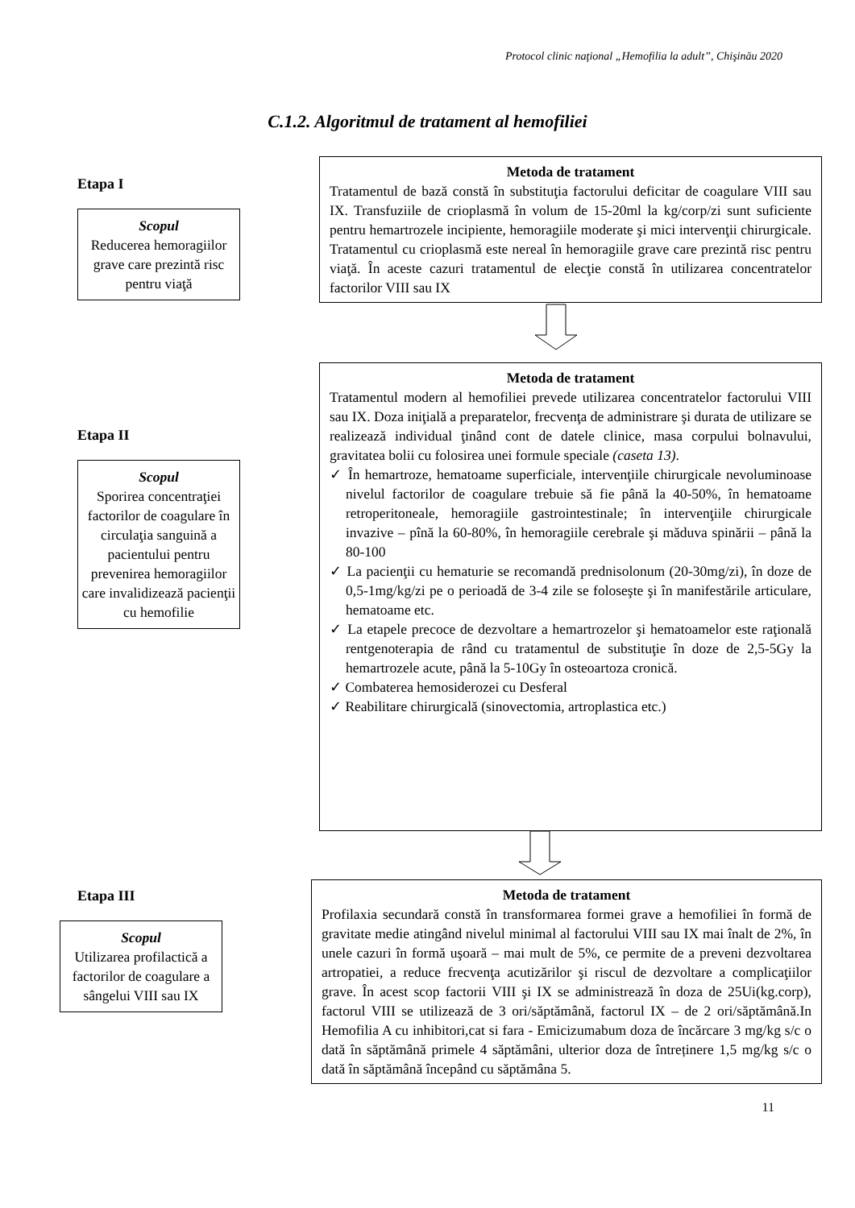Protocol clinic naţional „Hemofilia la adult”, Chişinău 2020
C.1.2. Algoritmul de tratament al hemofiliei
Etapa I
Scopul
Reducerea hemoragiilor grave care prezintă risc pentru viaţă
Metoda de tratament
Tratamentul de bază constă în substituţia factorului deficitar de coagulare VIII sau IX. Transfuziile de crioplasmă în volum de 15-20ml la kg/corp/zi sunt suficiente pentru hemartrozele incipiente, hemoragiile moderate şi mici intervenţii chirurgicale. Tratamentul cu crioplasmă este nereal în hemoragiile grave care prezintă risc pentru viaţă. În aceste cazuri tratamentul de elecţie constă în utilizarea concentratelor factorilor VIII sau IX
Etapa II
Scopul
Sporirea concentraţiei factorilor de coagulare în circulaţia sanguină a pacientului pentru prevenirea hemoragiilor care invalidizează pacienţii cu hemofilie
Metoda de tratament
Tratamentul modern al hemofiliei prevede utilizarea concentratelor factorului VIII sau IX. Doza iniţială a preparatelor, frecvenţa de administrare şi durata de utilizare se realizează individual ţinând cont de datele clinice, masa corpului bolnavului, gravitatea bolii cu folosirea unei formule speciale (caseta 13).
✓ În hemartroze, hematoame superficiale, intervenţiile chirurgicale nevoluminoase nivelul factorilor de coagulare trebuie să fie până la 40-50%, în hematoame retroperitoneale, hemoragiile gastrointestinale; în intervenţiile chirurgicale invazive – pînă la 60-80%, în hemoragiile cerebrale şi măduva spinării – până la 80-100
✓ La pacienţii cu hematurie se recomandă prednisolonum (20-30mg/zi), în doze de 0,5-1mg/kg/zi pe o perioadă de 3-4 zile se foloseşte şi în manifestările articulare, hematoame etc.
✓ La etapele precoce de dezvoltare a hemartrozelor şi hematoamelor este raţională rentgenoterapia de rând cu tratamentul de substituţie în doze de 2,5-5Gy la hemartrozele acute, până la 5-10Gy în osteoartoza cronică.
✓ Combaterea hemosiderozei cu Desferal
✓ Reabilitare chirurgicală (sinovectomia, artroplastica etc.)
Etapa III
Scopul
Utilizarea profilactică a factorilor de coagulare a sângelui VIII sau IX
Metoda de tratament
Profilaxia secundară constă în transformarea formei grave a hemofiliei în formă de gravitate medie atingând nivelul minimal al factorului VIII sau IX mai înalt de 2%, în unele cazuri în formă uşoară – mai mult de 5%, ce permite de a preveni dezvoltarea artropatiei, a reduce frecvenţa acutizărilor şi riscul de dezvoltare a complicaţiilor grave. În acest scop factorii VIII şi IX se administrează în doza de 25Ui(kg.corp), factorul VIII se utilizează de 3 ori/săptămână, factorul IX – de 2 ori/săptămână.In Hemofilia A cu inhibitori,cat si fara - Emicizumabum doza de încărcare 3 mg/kg s/c o dată în săptămână primele 4 săptămâni, ulterior doza de întreținere 1,5 mg/kg s/c o dată în săptămână începând cu săptămâna 5.
11